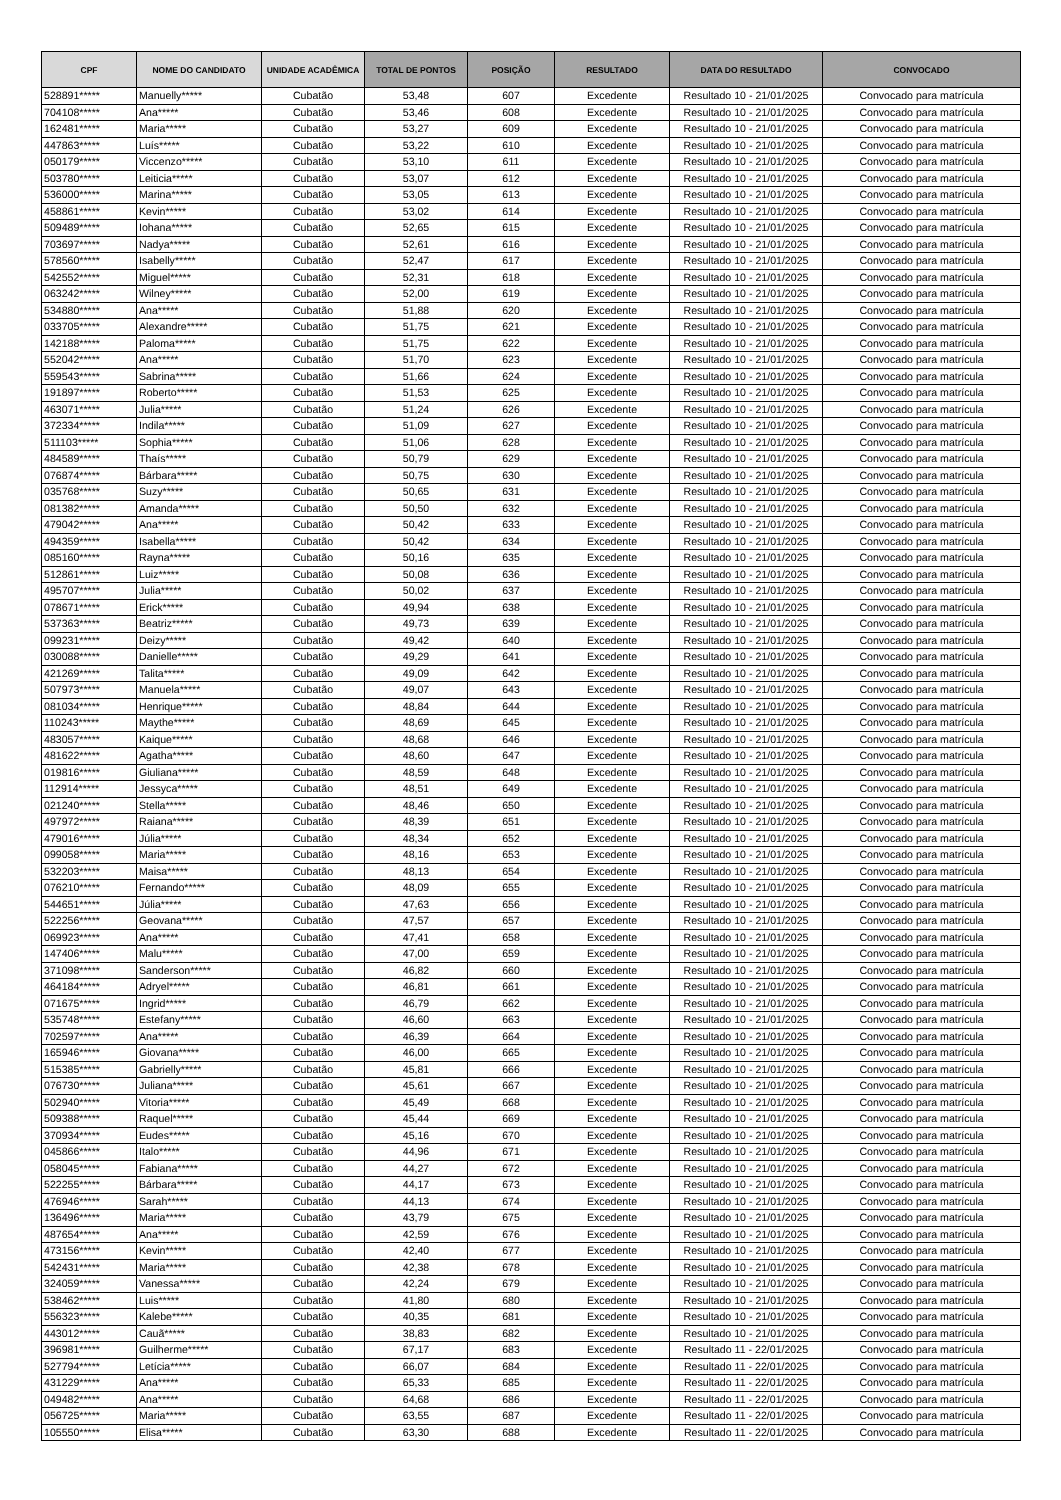| CPF | NOME DO CANDIDATO | UNIDADE ACADÊMICA | TOTAL DE PONTOS | POSIÇÃO | RESULTADO | DATA DO RESULTADO | CONVOCADO |
| --- | --- | --- | --- | --- | --- | --- | --- |
| 528891***** | Manuelly***** | Cubatão | 53,48 | 607 | Excedente | Resultado 10 - 21/01/2025 | Convocado para matrícula |
| 704108***** | Ana***** | Cubatão | 53,46 | 608 | Excedente | Resultado 10 - 21/01/2025 | Convocado para matrícula |
| 162481***** | Maria***** | Cubatão | 53,27 | 609 | Excedente | Resultado 10 - 21/01/2025 | Convocado para matrícula |
| 447863***** | Luís***** | Cubatão | 53,22 | 610 | Excedente | Resultado 10 - 21/01/2025 | Convocado para matrícula |
| 050179***** | Viccenzo***** | Cubatão | 53,10 | 611 | Excedente | Resultado 10 - 21/01/2025 | Convocado para matrícula |
| 503780***** | Leiticia***** | Cubatão | 53,07 | 612 | Excedente | Resultado 10 - 21/01/2025 | Convocado para matrícula |
| 536000***** | Marina***** | Cubatão | 53,05 | 613 | Excedente | Resultado 10 - 21/01/2025 | Convocado para matrícula |
| 458861***** | Kevin***** | Cubatão | 53,02 | 614 | Excedente | Resultado 10 - 21/01/2025 | Convocado para matrícula |
| 509489***** | Iohana***** | Cubatão | 52,65 | 615 | Excedente | Resultado 10 - 21/01/2025 | Convocado para matrícula |
| 703697***** | Nadya***** | Cubatão | 52,61 | 616 | Excedente | Resultado 10 - 21/01/2025 | Convocado para matrícula |
| 578560***** | Isabelly***** | Cubatão | 52,47 | 617 | Excedente | Resultado 10 - 21/01/2025 | Convocado para matrícula |
| 542552***** | Miguel***** | Cubatão | 52,31 | 618 | Excedente | Resultado 10 - 21/01/2025 | Convocado para matrícula |
| 063242***** | Wilney***** | Cubatão | 52,00 | 619 | Excedente | Resultado 10 - 21/01/2025 | Convocado para matrícula |
| 534880***** | Ana***** | Cubatão | 51,88 | 620 | Excedente | Resultado 10 - 21/01/2025 | Convocado para matrícula |
| 033705***** | Alexandre***** | Cubatão | 51,75 | 621 | Excedente | Resultado 10 - 21/01/2025 | Convocado para matrícula |
| 142188***** | Paloma***** | Cubatão | 51,75 | 622 | Excedente | Resultado 10 - 21/01/2025 | Convocado para matrícula |
| 552042***** | Ana***** | Cubatão | 51,70 | 623 | Excedente | Resultado 10 - 21/01/2025 | Convocado para matrícula |
| 559543***** | Sabrina***** | Cubatão | 51,66 | 624 | Excedente | Resultado 10 - 21/01/2025 | Convocado para matrícula |
| 191897***** | Roberto***** | Cubatão | 51,53 | 625 | Excedente | Resultado 10 - 21/01/2025 | Convocado para matrícula |
| 463071***** | Julia***** | Cubatão | 51,24 | 626 | Excedente | Resultado 10 - 21/01/2025 | Convocado para matrícula |
| 372334***** | Indila***** | Cubatão | 51,09 | 627 | Excedente | Resultado 10 - 21/01/2025 | Convocado para matrícula |
| 511103***** | Sophia***** | Cubatão | 51,06 | 628 | Excedente | Resultado 10 - 21/01/2025 | Convocado para matrícula |
| 484589***** | Thaís***** | Cubatão | 50,79 | 629 | Excedente | Resultado 10 - 21/01/2025 | Convocado para matrícula |
| 076874***** | Bárbara***** | Cubatão | 50,75 | 630 | Excedente | Resultado 10 - 21/01/2025 | Convocado para matrícula |
| 035768***** | Suzy***** | Cubatão | 50,65 | 631 | Excedente | Resultado 10 - 21/01/2025 | Convocado para matrícula |
| 081382***** | Amanda***** | Cubatão | 50,50 | 632 | Excedente | Resultado 10 - 21/01/2025 | Convocado para matrícula |
| 479042***** | Ana***** | Cubatão | 50,42 | 633 | Excedente | Resultado 10 - 21/01/2025 | Convocado para matrícula |
| 494359***** | Isabella***** | Cubatão | 50,42 | 634 | Excedente | Resultado 10 - 21/01/2025 | Convocado para matrícula |
| 085160***** | Rayna***** | Cubatão | 50,16 | 635 | Excedente | Resultado 10 - 21/01/2025 | Convocado para matrícula |
| 512861***** | Luiz***** | Cubatão | 50,08 | 636 | Excedente | Resultado 10 - 21/01/2025 | Convocado para matrícula |
| 495707***** | Julia***** | Cubatão | 50,02 | 637 | Excedente | Resultado 10 - 21/01/2025 | Convocado para matrícula |
| 078671***** | Erick***** | Cubatão | 49,94 | 638 | Excedente | Resultado 10 - 21/01/2025 | Convocado para matrícula |
| 537363***** | Beatriz***** | Cubatão | 49,73 | 639 | Excedente | Resultado 10 - 21/01/2025 | Convocado para matrícula |
| 099231***** | Deizy***** | Cubatão | 49,42 | 640 | Excedente | Resultado 10 - 21/01/2025 | Convocado para matrícula |
| 030088***** | Danielle***** | Cubatão | 49,29 | 641 | Excedente | Resultado 10 - 21/01/2025 | Convocado para matrícula |
| 421269***** | Talita***** | Cubatão | 49,09 | 642 | Excedente | Resultado 10 - 21/01/2025 | Convocado para matrícula |
| 507973***** | Manuela***** | Cubatão | 49,07 | 643 | Excedente | Resultado 10 - 21/01/2025 | Convocado para matrícula |
| 081034***** | Henrique***** | Cubatão | 48,84 | 644 | Excedente | Resultado 10 - 21/01/2025 | Convocado para matrícula |
| 110243***** | Maythe***** | Cubatão | 48,69 | 645 | Excedente | Resultado 10 - 21/01/2025 | Convocado para matrícula |
| 483057***** | Kaique***** | Cubatão | 48,68 | 646 | Excedente | Resultado 10 - 21/01/2025 | Convocado para matrícula |
| 481622***** | Agatha***** | Cubatão | 48,60 | 647 | Excedente | Resultado 10 - 21/01/2025 | Convocado para matrícula |
| 019816***** | Giuliana***** | Cubatão | 48,59 | 648 | Excedente | Resultado 10 - 21/01/2025 | Convocado para matrícula |
| 112914***** | Jessyca***** | Cubatão | 48,51 | 649 | Excedente | Resultado 10 - 21/01/2025 | Convocado para matrícula |
| 021240***** | Stella***** | Cubatão | 48,46 | 650 | Excedente | Resultado 10 - 21/01/2025 | Convocado para matrícula |
| 497972***** | Raiana***** | Cubatão | 48,39 | 651 | Excedente | Resultado 10 - 21/01/2025 | Convocado para matrícula |
| 479016***** | Júlia***** | Cubatão | 48,34 | 652 | Excedente | Resultado 10 - 21/01/2025 | Convocado para matrícula |
| 099058***** | Maria***** | Cubatão | 48,16 | 653 | Excedente | Resultado 10 - 21/01/2025 | Convocado para matrícula |
| 532203***** | Maisa***** | Cubatão | 48,13 | 654 | Excedente | Resultado 10 - 21/01/2025 | Convocado para matrícula |
| 076210***** | Fernando***** | Cubatão | 48,09 | 655 | Excedente | Resultado 10 - 21/01/2025 | Convocado para matrícula |
| 544651***** | Júlia***** | Cubatão | 47,63 | 656 | Excedente | Resultado 10 - 21/01/2025 | Convocado para matrícula |
| 522256***** | Geovana***** | Cubatão | 47,57 | 657 | Excedente | Resultado 10 - 21/01/2025 | Convocado para matrícula |
| 069923***** | Ana***** | Cubatão | 47,41 | 658 | Excedente | Resultado 10 - 21/01/2025 | Convocado para matrícula |
| 147406***** | Malu***** | Cubatão | 47,00 | 659 | Excedente | Resultado 10 - 21/01/2025 | Convocado para matrícula |
| 371098***** | Sanderson***** | Cubatão | 46,82 | 660 | Excedente | Resultado 10 - 21/01/2025 | Convocado para matrícula |
| 464184***** | Adryel***** | Cubatão | 46,81 | 661 | Excedente | Resultado 10 - 21/01/2025 | Convocado para matrícula |
| 071675***** | Ingrid***** | Cubatão | 46,79 | 662 | Excedente | Resultado 10 - 21/01/2025 | Convocado para matrícula |
| 535748***** | Estefany***** | Cubatão | 46,60 | 663 | Excedente | Resultado 10 - 21/01/2025 | Convocado para matrícula |
| 702597***** | Ana***** | Cubatão | 46,39 | 664 | Excedente | Resultado 10 - 21/01/2025 | Convocado para matrícula |
| 165946***** | Giovana***** | Cubatão | 46,00 | 665 | Excedente | Resultado 10 - 21/01/2025 | Convocado para matrícula |
| 515385***** | Gabrielly***** | Cubatão | 45,81 | 666 | Excedente | Resultado 10 - 21/01/2025 | Convocado para matrícula |
| 076730***** | Juliana***** | Cubatão | 45,61 | 667 | Excedente | Resultado 10 - 21/01/2025 | Convocado para matrícula |
| 502940***** | Vitoria***** | Cubatão | 45,49 | 668 | Excedente | Resultado 10 - 21/01/2025 | Convocado para matrícula |
| 509388***** | Raquel***** | Cubatão | 45,44 | 669 | Excedente | Resultado 10 - 21/01/2025 | Convocado para matrícula |
| 370934***** | Eudes***** | Cubatão | 45,16 | 670 | Excedente | Resultado 10 - 21/01/2025 | Convocado para matrícula |
| 045866***** | Italo***** | Cubatão | 44,96 | 671 | Excedente | Resultado 10 - 21/01/2025 | Convocado para matrícula |
| 058045***** | Fabiana***** | Cubatão | 44,27 | 672 | Excedente | Resultado 10 - 21/01/2025 | Convocado para matrícula |
| 522255***** | Bárbara***** | Cubatão | 44,17 | 673 | Excedente | Resultado 10 - 21/01/2025 | Convocado para matrícula |
| 476946***** | Sarah***** | Cubatão | 44,13 | 674 | Excedente | Resultado 10 - 21/01/2025 | Convocado para matrícula |
| 136496***** | Maria***** | Cubatão | 43,79 | 675 | Excedente | Resultado 10 - 21/01/2025 | Convocado para matrícula |
| 487654***** | Ana***** | Cubatão | 42,59 | 676 | Excedente | Resultado 10 - 21/01/2025 | Convocado para matrícula |
| 473156***** | Kevin***** | Cubatão | 42,40 | 677 | Excedente | Resultado 10 - 21/01/2025 | Convocado para matrícula |
| 542431***** | Maria***** | Cubatão | 42,38 | 678 | Excedente | Resultado 10 - 21/01/2025 | Convocado para matrícula |
| 324059***** | Vanessa***** | Cubatão | 42,24 | 679 | Excedente | Resultado 10 - 21/01/2025 | Convocado para matrícula |
| 538462***** | Luis***** | Cubatão | 41,80 | 680 | Excedente | Resultado 10 - 21/01/2025 | Convocado para matrícula |
| 556323***** | Kalebe***** | Cubatão | 40,35 | 681 | Excedente | Resultado 10 - 21/01/2025 | Convocado para matrícula |
| 443012***** | Cauã***** | Cubatão | 38,83 | 682 | Excedente | Resultado 10 - 21/01/2025 | Convocado para matrícula |
| 396981***** | Guilherme***** | Cubatão | 67,17 | 683 | Excedente | Resultado 11 - 22/01/2025 | Convocado para matrícula |
| 527794***** | Letícia***** | Cubatão | 66,07 | 684 | Excedente | Resultado 11 - 22/01/2025 | Convocado para matrícula |
| 431229***** | Ana***** | Cubatão | 65,33 | 685 | Excedente | Resultado 11 - 22/01/2025 | Convocado para matrícula |
| 049482***** | Ana***** | Cubatão | 64,68 | 686 | Excedente | Resultado 11 - 22/01/2025 | Convocado para matrícula |
| 056725***** | Maria***** | Cubatão | 63,55 | 687 | Excedente | Resultado 11 - 22/01/2025 | Convocado para matrícula |
| 105550***** | Elisa***** | Cubatão | 63,30 | 688 | Excedente | Resultado 11 - 22/01/2025 | Convocado para matrícula |